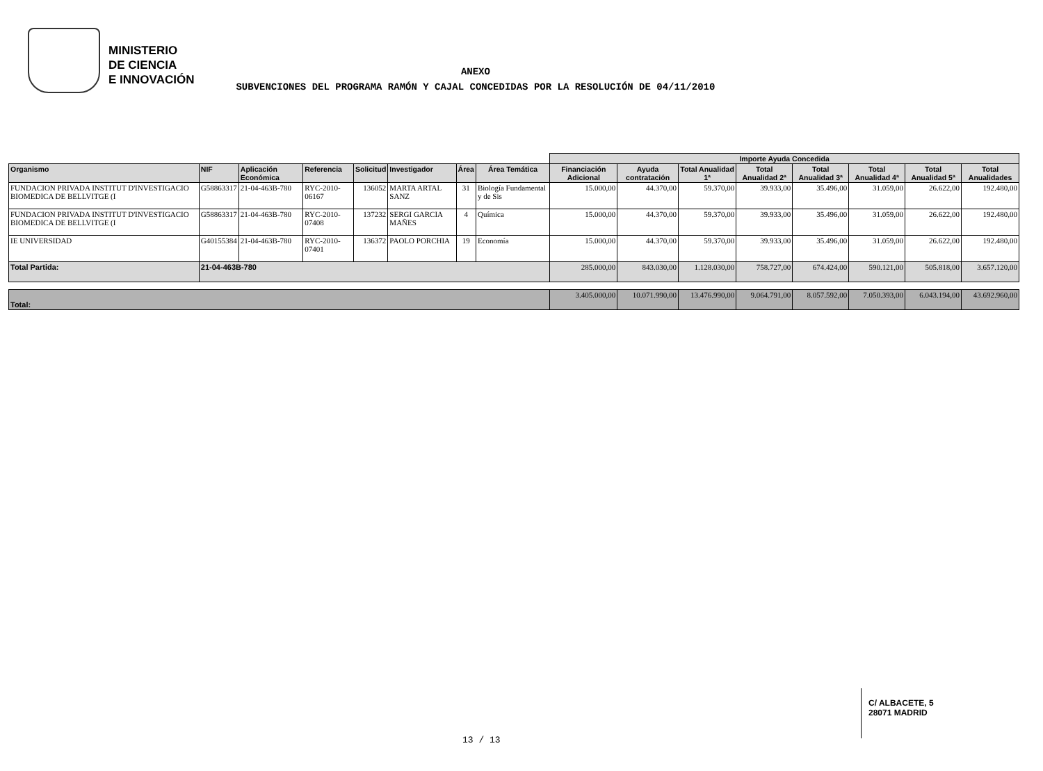MINISTERIO
DE CIENCIA
E INNOVACIÓN
ANEXO
SUBVENCIONES DEL PROGRAMA RAMÓN Y CAJAL CONCEDIDAS POR LA RESOLUCIÓN DE 04/11/2010
| | | | | | | | | Importe Ayuda Concedida | | | | | | | |
| Organismo | NIF | Aplicación Económica | Referencia | Solicitud | Investigador | Área | Área Temática | Financiación Adicional | Ayuda contratación | Total Anualidad 1ª | Total Anualidad 2ª | Total Anualidad 3ª | Total Anualidad 4ª | Total Anualidad 5ª | Total Anualidades |
| FUNDACION PRIVADA INSTITUT D'INVESTIGACIO BIOMEDICA DE BELLVITGE (I | G58863317 | 21-04-463B-780 | RYC-2010-06167 | 136052 | MARTA ARTAL SANZ | 31 | Biología Fundamental y de Sis | 15.000,00 | 44.370,00 | 59.370,00 | 39.933,00 | 35.496,00 | 31.059,00 | 26.622,00 | 192.480,00 |
| FUNDACION PRIVADA INSTITUT D'INVESTIGACIO BIOMEDICA DE BELLVITGE (I | G58863317 | 21-04-463B-780 | RYC-2010-07408 | 137232 | SERGI GARCIA MAÑES | 4 | Química | 15.000,00 | 44.370,00 | 59.370,00 | 39.933,00 | 35.496,00 | 31.059,00 | 26.622,00 | 192.480,00 |
| IE UNIVERSIDAD | G40155384 | 21-04-463B-780 | RYC-2010-07401 | 136372 | PAOLO PORCHIA | 19 | Economía | 15.000,00 | 44.370,00 | 59.370,00 | 39.933,00 | 35.496,00 | 31.059,00 | 26.622,00 | 192.480,00 |
| Total Partida: | 21-04-463B-780 | | | | | | | 285.000,00 | 843.030,00 | 1.128.030,00 | 758.727,00 | 674.424,00 | 590.121,00 | 505.818,00 | 3.657.120,00 |
| Total: | | | | | | | | 3.405.000,00 | 10.071.990,00 | 13.476.990,00 | 9.064.791,00 | 8.057.592,00 | 7.050.393,00 | 6.043.194,00 | 43.692.960,00 |
C/ ALBACETE, 5
28071 MADRID
13 / 13